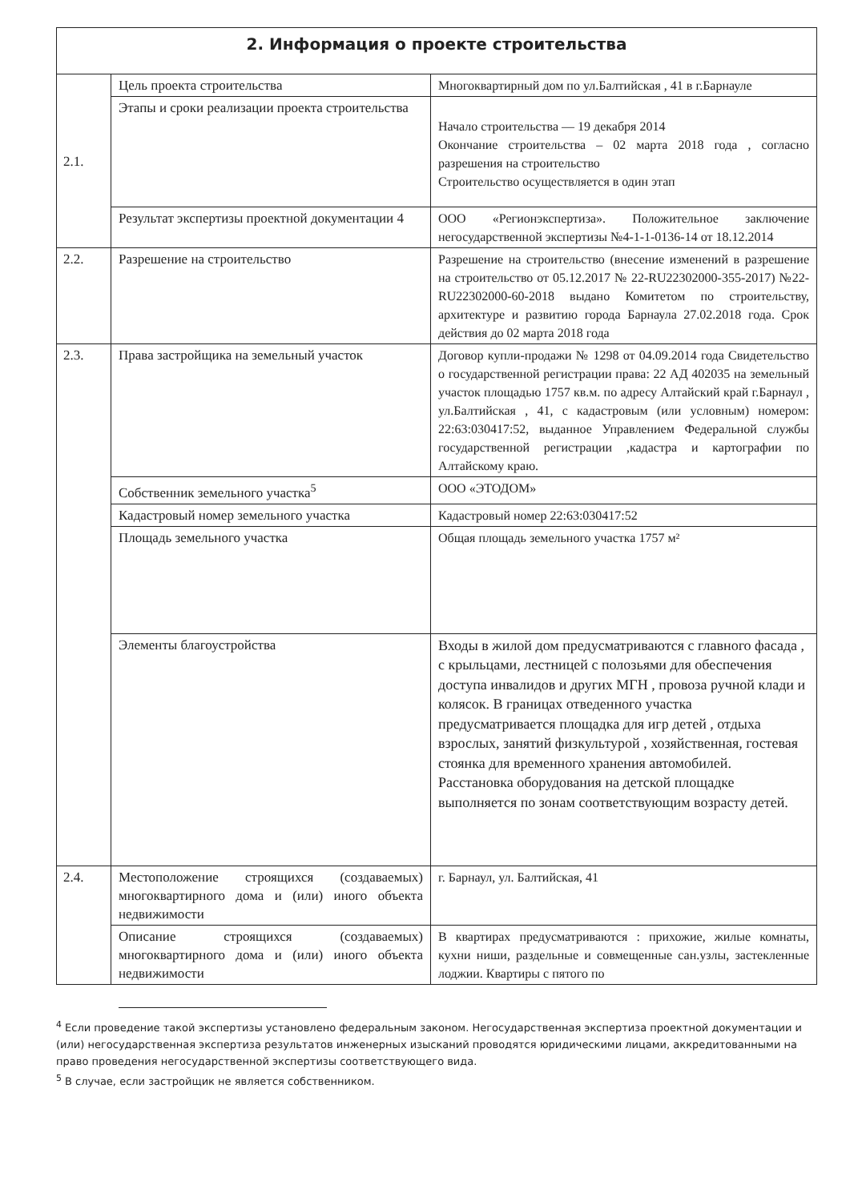2. Информация о проекте строительства
| 2.1. | Цель проекта строительства | Многоквартирный дом по ул.Балтийская , 41 в г.Барнауле |
| | Этапы и сроки реализации проекта строительства | Начало строительства — 19 декабря 2014 Окончание строительства – 02 марта 2018 года , согласно разрешения на строительство Строительство осуществляется в один этап |
| | Результат экспертизы проектной документации 4 | ООО «Регионэкспертиза». Положительное заключение негосударственной экспертизы №4-1-1-0136-14 от 18.12.2014 |
| 2.2. | Разрешение на строительство | Разрешение на строительство (внесение изменений в разрешение на строительство от 05.12.2017 № 22-RU22302000-355-2017) №22-RU22302000-60-2018 выдано Комитетом по строительству, архитектуре и развитию города Барнаула 27.02.2018 года. Срок действия до 02 марта 2018 года |
| 2.3. | Права застройщика на земельный участок | Договор купли-продажи № 1298 от 04.09.2014 года Свидетельство о государственной регистрации права: 22 АД 402035 на земельный участок площадью 1757 кв.м. по адресу Алтайский край г.Барнаул , ул.Балтийская , 41, с кадастровым (или условным) номером: 22:63:030417:52, выданное Управлением Федеральной службы государственной регистрации ,кадастра и картографии по Алтайскому краю. |
| | Собственник земельного участка<sup>5</sup> | ООО «ЭТОДОМ» |
| | Кадастровый номер земельного участка | Кадастровый номер 22:63:030417:52 |
| | Площадь земельного участка | Общая площадь земельного участка 1757 м² |
| | Элементы благоустройства | Входы в жилой дом предусматриваются с главного фасада , с крыльцами, лестницей с полозьями для обеспечения доступа инвалидов и других МГН , провоза ручной клади и колясок. В границах отведенного участка предусматривается площадка для игр детей , отдыха взрослых, занятий физкультурой , хозяйственная, гостевая стоянка для временного хранения автомобилей. Расстановка оборудования на детской площадке выполняется по зонам соответствующим возрасту детей. |
| 2.4. | Местоположение строящихся (создаваемых) многоквартирного дома и (или) иного объекта недвижимости | г. Барнаул, ул. Балтийская, 41 |
| | Описание строящихся (создаваемых) многоквартирного дома и (или) иного объекта недвижимости | В квартирах предусматриваются : прихожие, жилые комнаты, кухни ниши, раздельные и совмещенные сан.узлы, застекленные лоджии. Квартиры с пятого по |
<sup>4</sup> Если проведение такой экспертизы установлено федеральным законом. Негосударственная экспертиза проектной документации и (или) негосударственная экспертиза результатов инженерных изысканий проводятся юридическими лицами, аккредитованными на право проведения негосударственной экспертизы соответствующего вида.
<sup>5</sup> В случае, если застройщик не является собственником.